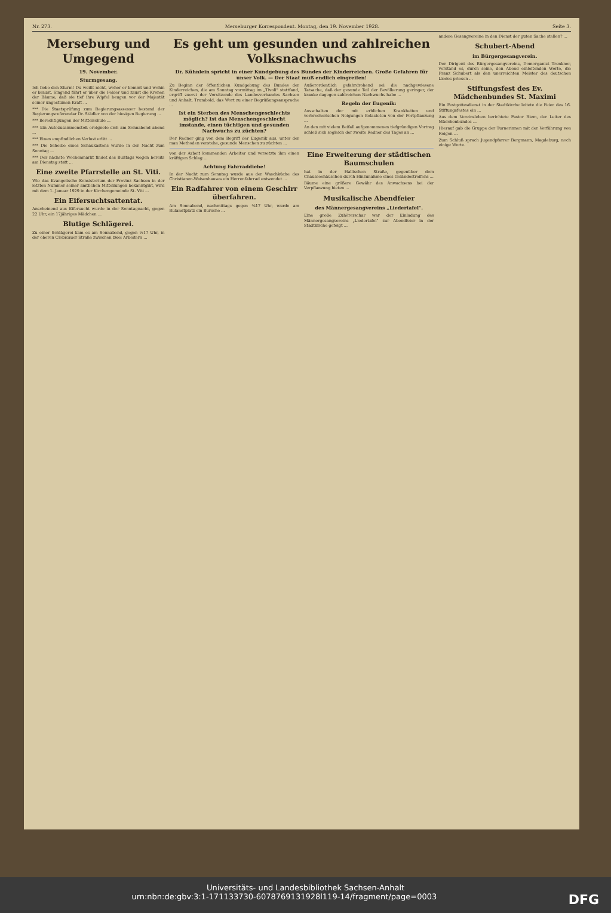Nr. 273. Merseburger Korrespondent. Montag, den 19. November 1928. Seite 3.
Merseburg und Umgegend
19. November.
Sturmgesang.
Ich liebe den Sturm! Du weißt nicht, woher er kommt und wohin er braust. Singend fährt er über die Felder und zaust die Kronen der Bäume, daß sie tief ihre Wipfel beugen vor der Majestät seiner ungestümen Kraft ...
*** Die Staatsprüfung zum Regierungsassessor bestand der Regierungsreferendar Dr. Städler von der hiesigen Regierung ...
*** Berechtigungen der Mittelschule ...
*** Ein Autozusammenstoß ereignete sich am Sonnabend abend ...
*** Einen empfindlichen Verlust erlitt ...
*** Die Scheibe eines Schaukastens wurde in der Nacht zum Sonntag ...
*** Der nächste Wochenmarkt findet des Bußtags wegen bereits am Dienstag statt ...
Eine zweite Pfarrstelle an St. Viti.
Wie das Evangelische Konsistorium der Provinz Sachsen in der letzten Nummer seiner amtlichen Mitteilungen bekanntgibt, wird mit dem 1. Januar 1929 in der Kirchengemeinde St. Viti ...
Ein Eifersuchtsattentat.
Anscheinend aus Eifersucht wurde in der Sonntagnacht, gegen 22 Uhr, ein 17jähriges Mädchen ...
Blutige Schlägerei.
Zu einer Schlägerei kam es am Sonnabend, gegen ½17 Uhr, in der oberen Clobicauer Straße zwischen zwei Arbeitern ...
Es geht um gesunden und zahlreichen Volksnachwuchs
Dr. Kühnlein spricht in einer Kundgebung des Bundes der Kinderreichen. Große Gefahren für unser Volk. — Der Staat muß endlich eingreifen!
Zu Beginn der öffentlichen Kundgebung des Bundes der Kinderreichen, die am Sonntag vormittag im „Tivoli" stattfand, ergriff zuerst der Vorsitzende des Landesverbandes Sachsen und Anhalt, Trumbold, das Wort zu einer Begrüßungsansprache ...
Ist ein Sterben des Menschengeschlechts möglich? Ist das Menschengeschlecht imstande, einen tüchtigen und gesunden Nachwuchs zu züchten?
Der Redner ging von dem Begriff der Eugenik aus, unter der man Methoden verstehe, gesunde Menschen zu züchten ...
Außerordentlich gefahrdrohend sei die nachgewiesene Tatsache, daß der gesunde Teil der Bevölkerung geringer, der kranke dagegen zahlreichen Nachwuchs habe ...
Regeln der Eugenik:
Ausschalten der mit erblichen Krankheiten und verbrecherischen Neigungen Belasteten von der Fortpflanzung ...
An den mit vielem Beifall aufgenommenen tiefgründigen Vortrag schloß sich sogleich der zweite Redner des Tages an ...
von der Arbeit kommenden Arbeiter und versetzte ihm einen kräftigen Schlag ...
Achtung Fahrraddiebe!
In der Nacht zum Sonntag wurde aus der Waschküche des Christianen-Waisenhauses ein Herrenfahrrad entwendet ...
Ein Radfahrer von einem Geschirr überfahren.
Am Sonnabend, nachmittags gegen ¾17 Uhr, wurde am Rulandtplatz ein Bursche ...
Eine Erweiterung der städtischen Baumschulen
hat in der Hallischen Straße, gegenüber dem Chausseehäuschen durch Hinzunahme eines Geländestreifens ...
Bäume eine größere Gewähr des Anwachsens bei der Verpflanzung bieten ...
Musikalische Abendfeier
des Männergesangvereins „Liedertafel".
Eine große Zuhörerschar war der Einladung des Männergesangvereins „Liedertafel" zur Abendfeier in der Stadtkirche gefolgt ...
andere Gesangvereine in den Dienst der guten Sache stellen? ...
Schubert-Abend
im Bürgergesangverein.
Der Dirigent des Bürgergesangvereins, Domorganist Trenkner, verstand es, durch seine, den Abend einleitenden Worte, die Franz Schubert als den unerreichten Meister des deutschen Liedes priesen ...
Stiftungsfest des Ev. Mädchenbundes St. Maximi
Ein Festgottesdienst in der Stadtkirche leitete die Feier des 16. Stiftungsfestes ein ...
Aus dem Vereinsleben berichtete Pastor Riem, der Leiter des Mädchenbundes ...
Hierauf gab die Gruppe der Turnerinnen mit der Vorführung von Reigen ...
Zum Schluß sprach Jugendpfarrer Bergmann, Magdeburg, noch einige Worte.
Universitäts- und Landesbibliothek Sachsen-Anhalt
urn:nbn:de:gbv:3:1-171133730-6078769131928l119-14/fragment/page=0003 DFG